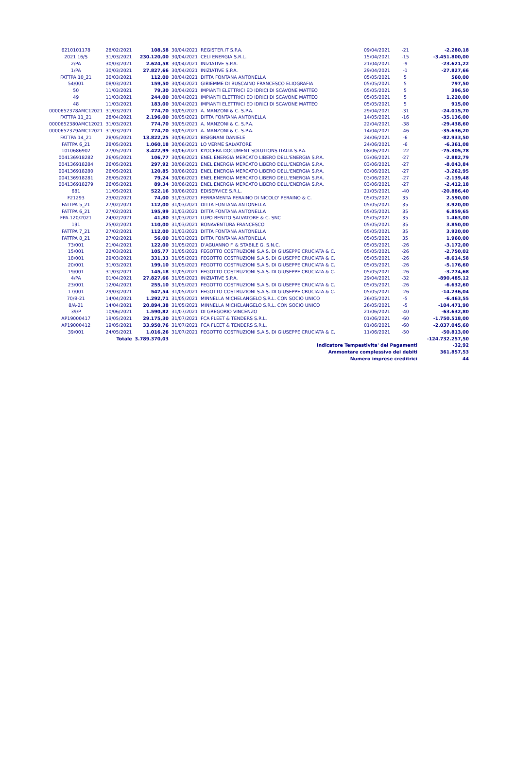| 6210101178 | 28/02/2021 | 108,58 | 30/04/2021 | REGISTER.IT S.P.A. | 09/04/2021 | -21 | -2.280,18 |
| 2021 16/S | 31/03/2021 | 230.120,00 | 30/04/2021 | CELI ENERGIA S.R.L. | 15/04/2021 | -15 | -3.451.800,00 |
| 2/PA | 30/03/2021 | 2.624,58 | 30/04/2021 | INIZIATIVE S.P.A. | 21/04/2021 | -9 | -23.621,22 |
| 1/PA | 30/03/2021 | 27.827,66 | 30/04/2021 | INIZIATIVE S.P.A. | 29/04/2021 | -1 | -27.827,66 |
| FATTPA 10_21 | 30/03/2021 | 112,00 | 30/04/2021 | DITTA FONTANA ANTONELLA | 05/05/2021 | 5 | 560,00 |
| 54/001 | 08/03/2021 | 159,50 | 30/04/2021 | GIBIEMME DI BUSCAINO FRANCESCO ELIOGRAFIA | 05/05/2021 | 5 | 797,50 |
| 50 | 11/03/2021 | 79,30 | 30/04/2021 | IMPIANTI ELETTRICI ED IDRICI DI SCAVONE MATTEO | 05/05/2021 | 5 | 396,50 |
| 49 | 11/03/2021 | 244,00 | 30/04/2021 | IMPIANTI ELETTRICI ED IDRICI DI SCAVONE MATTEO | 05/05/2021 | 5 | 1.220,00 |
| 48 | 11/03/2021 | 183,00 | 30/04/2021 | IMPIANTI ELETTRICI ED IDRICI DI SCAVONE MATTEO | 05/05/2021 | 5 | 915,00 |
| 0000652378AMC12021 | 31/03/2021 | 774,70 | 30/05/2021 | A. MANZONI & C. S.P.A. | 29/04/2021 | -31 | -24.015,70 |
| FATTPA 11_21 | 28/04/2021 | 2.196,00 | 30/05/2021 | DITTA FONTANA ANTONELLA | 14/05/2021 | -16 | -35.136,00 |
| 0000652380AMC12021 | 31/03/2021 | 774,70 | 30/05/2021 | A. MANZONI & C. S.P.A. | 22/04/2021 | -38 | -29.438,60 |
| 0000652379AMC12021 | 31/03/2021 | 774,70 | 30/05/2021 | A. MANZONI & C. S.P.A. | 14/04/2021 | -46 | -35.636,20 |
| FATTPA 14_21 | 28/05/2021 | 13.822,25 | 30/06/2021 | BISIGNANI DANIELE | 24/06/2021 | -6 | -82.933,50 |
| FATTPA 6_21 | 28/05/2021 | 1.060,18 | 30/06/2021 | LO VERME SALVATORE | 24/06/2021 | -6 | -6.361,08 |
| 1010686902 | 27/05/2021 | 3.422,99 | 30/06/2021 | KYOCERA DOCUMENT SOLUTIONS ITALIA S.P.A. | 08/06/2021 | -22 | -75.305,78 |
| 004136918282 | 26/05/2021 | 106,77 | 30/06/2021 | ENEL ENERGIA MERCATO LIBERO DELL'ENERGIA S.P.A. | 03/06/2021 | -27 | -2.882,79 |
| 004136918284 | 26/05/2021 | 297,92 | 30/06/2021 | ENEL ENERGIA MERCATO LIBERO DELL'ENERGIA S.P.A. | 03/06/2021 | -27 | -8.043,84 |
| 004136918280 | 26/05/2021 | 120,85 | 30/06/2021 | ENEL ENERGIA MERCATO LIBERO DELL'ENERGIA S.P.A. | 03/06/2021 | -27 | -3.262,95 |
| 004136918281 | 26/05/2021 | 79,24 | 30/06/2021 | ENEL ENERGIA MERCATO LIBERO DELL'ENERGIA S.P.A. | 03/06/2021 | -27 | -2.139,48 |
| 004136918279 | 26/05/2021 | 89,34 | 30/06/2021 | ENEL ENERGIA MERCATO LIBERO DELL'ENERGIA S.P.A. | 03/06/2021 | -27 | -2.412,18 |
| 681 | 11/05/2021 | 522,16 | 30/06/2021 | EDISERVICE S.R.L. | 21/05/2021 | -40 | -20.886,40 |
| F21293 | 23/02/2021 | 74,00 | 31/03/2021 | FERRAMENTA PERAINO DI NICOLO' PERAINO & C. | 05/05/2021 | 35 | 2.590,00 |
| FATTPA 5_21 | 27/02/2021 | 112,00 | 31/03/2021 | DITTA FONTANA ANTONELLA | 05/05/2021 | 35 | 3.920,00 |
| FATTPA 6_21 | 27/02/2021 | 195,99 | 31/03/2021 | DITTA FONTANA ANTONELLA | 05/05/2021 | 35 | 6.859,65 |
| FPA-120/2021 | 24/02/2021 | 41,80 | 31/03/2021 | LUPO BENITO SALVATORE & C. SNC | 05/05/2021 | 35 | 1.463,00 |
| 191 | 25/02/2021 | 110,00 | 31/03/2021 | BONAVENTURA FRANCESCO | 05/05/2021 | 35 | 3.850,00 |
| FATTPA 7_21 | 27/02/2021 | 112,00 | 31/03/2021 | DITTA FONTANA ANTONELLA | 05/05/2021 | 35 | 3.920,00 |
| FATTPA 8_21 | 27/02/2021 | 56,00 | 31/03/2021 | DITTA FONTANA ANTONELLA | 05/05/2021 | 35 | 1.960,00 |
| 73/001 | 21/04/2021 | 122,00 | 31/05/2021 | D'AGUANNO F. & STABILE G. S.N.C. | 05/05/2021 | -26 | -3.172,00 |
| 15/001 | 22/03/2021 | 105,77 | 31/05/2021 | FEGOTTO COSTRUZIONI S.A.S. DI GIUSEPPE CRUCIATA & C. | 05/05/2021 | -26 | -2.750,02 |
| 18/001 | 29/03/2021 | 331,33 | 31/05/2021 | FEGOTTO COSTRUZIONI S.A.S. DI GIUSEPPE CRUCIATA & C. | 05/05/2021 | -26 | -8.614,58 |
| 20/001 | 31/03/2021 | 199,10 | 31/05/2021 | FEGOTTO COSTRUZIONI S.A.S. DI GIUSEPPE CRUCIATA & C. | 05/05/2021 | -26 | -5.176,60 |
| 19/001 | 31/03/2021 | 145,18 | 31/05/2021 | FEGOTTO COSTRUZIONI S.A.S. DI GIUSEPPE CRUCIATA & C. | 05/05/2021 | -26 | -3.774,68 |
| 4/PA | 01/04/2021 | 27.827,66 | 31/05/2021 | INIZIATIVE S.P.A. | 29/04/2021 | -32 | -890.485,12 |
| 23/001 | 12/04/2021 | 255,10 | 31/05/2021 | FEGOTTO COSTRUZIONI S.A.S. DI GIUSEPPE CRUCIATA & C. | 05/05/2021 | -26 | -6.632,60 |
| 17/001 | 29/03/2021 | 547,54 | 31/05/2021 | FEGOTTO COSTRUZIONI S.A.S. DI GIUSEPPE CRUCIATA & C. | 05/05/2021 | -26 | -14.236,04 |
| 70/B-21 | 14/04/2021 | 1.292,71 | 31/05/2021 | MINNELLA MICHELANGELO S.R.L. CON SOCIO UNICO | 26/05/2021 | -5 | -6.463,55 |
| 8/A-21 | 14/04/2021 | 20.894,38 | 31/05/2021 | MINNELLA MICHELANGELO S.R.L. CON SOCIO UNICO | 26/05/2021 | -5 | -104.471,90 |
| 39/P | 10/06/2021 | 1.590,82 | 31/07/2021 | DI GREGORIO VINCENZO | 21/06/2021 | -40 | -63.632,80 |
| AP19000417 | 19/05/2021 | 29.175,30 | 31/07/2021 | FCA FLEET & TENDERS S.R.L. | 01/06/2021 | -60 | -1.750.518,00 |
| AP19000412 | 19/05/2021 | 33.950,76 | 31/07/2021 | FCA FLEET & TENDERS S.R.L. | 01/06/2021 | -60 | -2.037.045,60 |
| 39/001 | 24/05/2021 | 1.016,26 | 31/07/2021 | FEGOTTO COSTRUZIONI S.A.S. DI GIUSEPPE CRUCIATA & C. | 11/06/2021 | -50 | -50.813,00 |
| | Totale | 3.789.370,03 | | | | | -124.732.257,50 |
| | | | | Indicatore Tempestivita' dei Pagamenti | | | -32,92 |
| | | | | Ammontare complessivo dei debiti | | | 361.857,53 |
| | | | | Numero imprese creditrici | | | 44 |